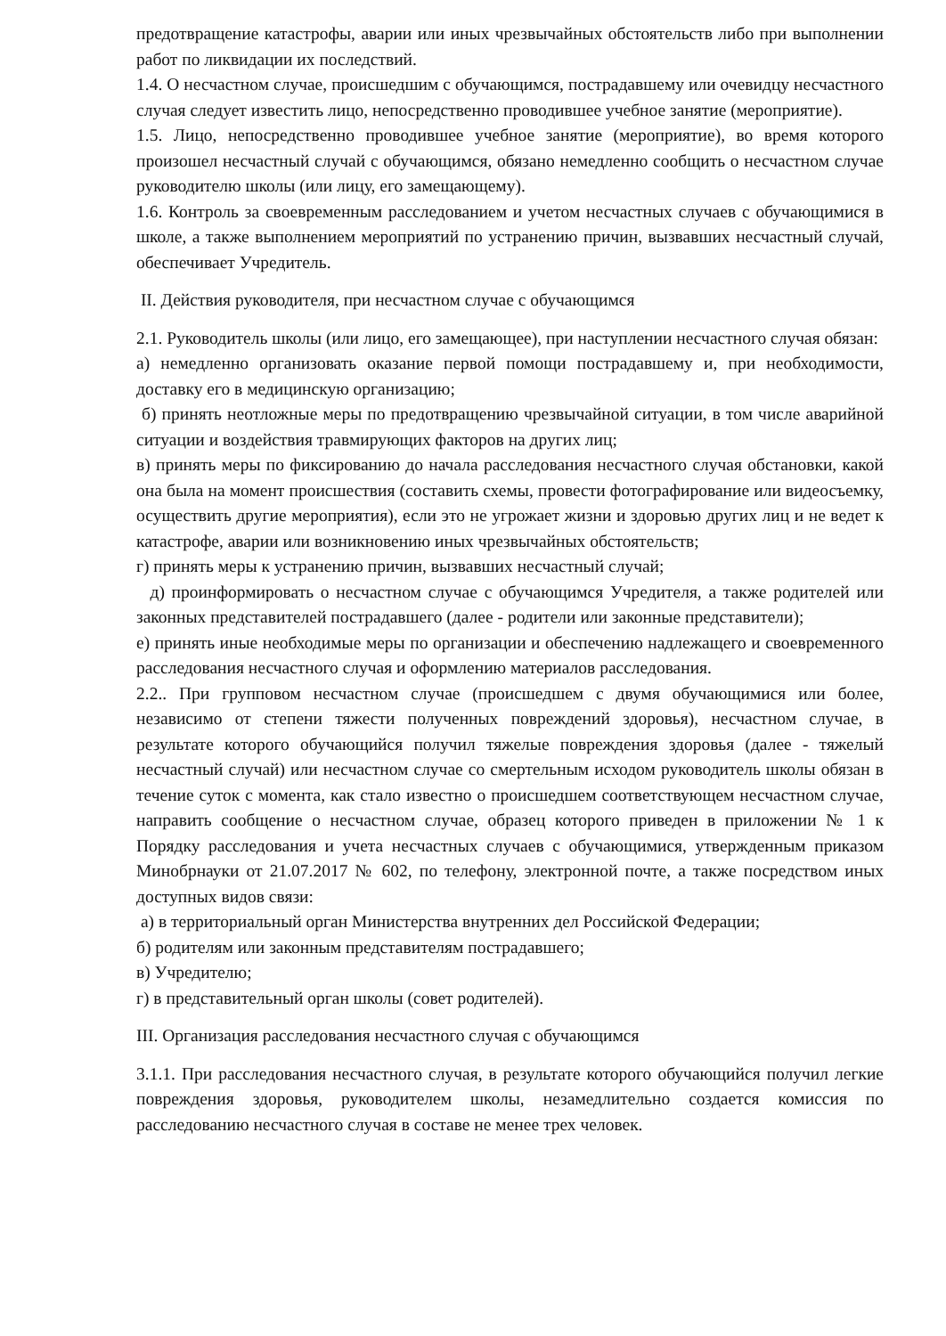предотвращение катастрофы, аварии или иных чрезвычайных обстоятельств либо при выполнении работ по ликвидации их последствий.
1.4. О несчастном случае, происшедшим с обучающимся, пострадавшему или очевидцу несчастного случая следует известить лицо, непосредственно проводившее учебное занятие (мероприятие).
1.5. Лицо, непосредственно проводившее учебное занятие (мероприятие), во время которого произошел несчастный случай с обучающимся, обязано немедленно сообщить о несчастном случае руководителю школы (или лицу, его замещающему).
1.6. Контроль за своевременным расследованием и учетом несчастных случаев с обучающимися в школе, а также выполнением мероприятий по устранению причин, вызвавших несчастный случай, обеспечивает Учредитель.
II. Действия руководителя, при несчастном случае с обучающимся
2.1. Руководитель школы (или лицо, его замещающее), при наступлении несчастного случая обязан:
а) немедленно организовать оказание первой помощи пострадавшему и, при необходимости, доставку его в медицинскую организацию;
б) принять неотложные меры по предотвращению чрезвычайной ситуации, в том числе аварийной ситуации и воздействия травмирующих факторов на других лиц;
в) принять меры по фиксированию до начала расследования несчастного случая обстановки, какой она была на момент происшествия (составить схемы, провести фотографирование или видеосъемку, осуществить другие мероприятия), если это не угрожает жизни и здоровью других лиц и не ведет к катастрофе, аварии или возникновению иных чрезвычайных обстоятельств;
г) принять меры к устранению причин, вызвавших несчастный случай;
д) проинформировать о несчастном случае с обучающимся Учредителя, а также родителей или законных представителей пострадавшего (далее - родители или законные представители);
е) принять иные необходимые меры по организации и обеспечению надлежащего и своевременного расследования несчастного случая и оформлению материалов расследования.
2.2.. При групповом несчастном случае (происшедшем с двумя обучающимися или более, независимо от степени тяжести полученных повреждений здоровья), несчастном случае, в результате которого обучающийся получил тяжелые повреждения здоровья (далее - тяжелый несчастный случай) или несчастном случае со смертельным исходом руководитель школы обязан в течение суток с момента, как стало известно о происшедшем соответствующем несчастном случае, направить сообщение о несчастном случае, образец которого приведен в приложении № 1 к Порядку расследования и учета несчастных случаев с обучающимися, утвержденным приказом Минобрнауки от 21.07.2017 № 602, по телефону, электронной почте, а также посредством иных доступных видов связи:
а) в территориальный орган Министерства внутренних дел Российской Федерации;
б) родителям или законным представителям пострадавшего;
в) Учредителю;
г) в представительный орган школы (совет родителей).
III. Организация расследования несчастного случая с обучающимся
3.1.1. При расследования несчастного случая, в результате которого обучающийся получил легкие повреждения здоровья, руководителем школы, незамедлительно создается комиссия по расследованию несчастного случая в составе не менее трех человек.